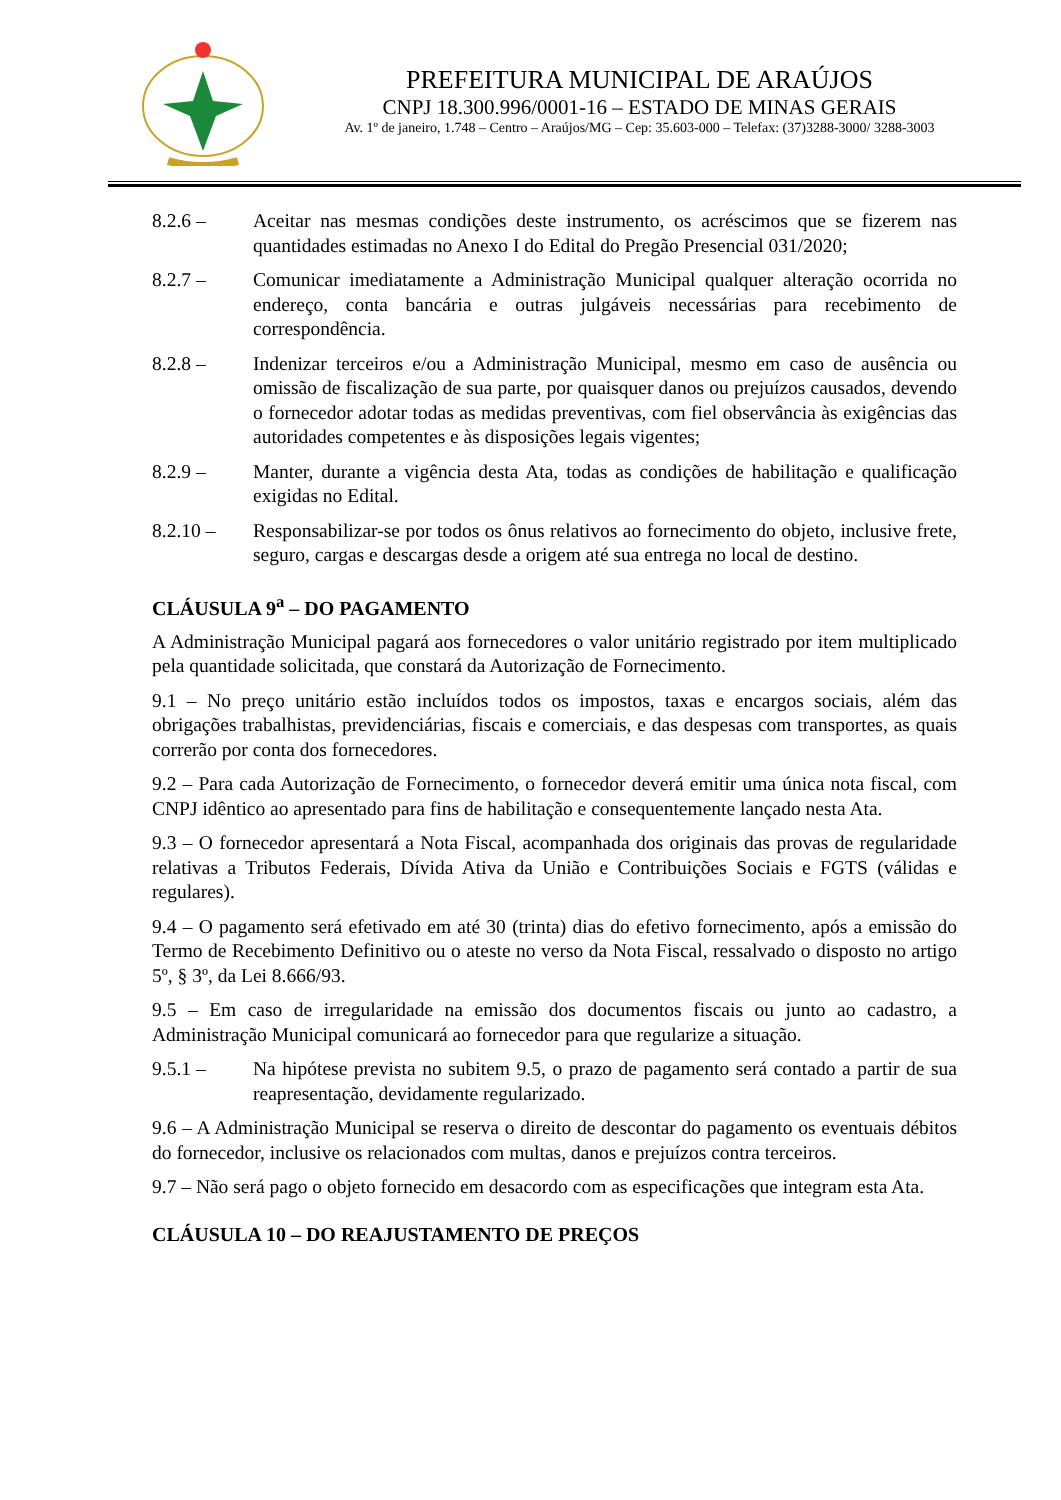PREFEITURA MUNICIPAL DE ARAÚJOS
CNPJ 18.300.996/0001-16 – ESTADO DE MINAS GERAIS
Av. 1º de janeiro, 1.748 – Centro – Araújos/MG – Cep: 35.603-000 – Telefax: (37)3288-3000/ 3288-3003
8.2.6 – Aceitar nas mesmas condições deste instrumento, os acréscimos que se fizerem nas quantidades estimadas no Anexo I do Edital do Pregão Presencial 031/2020;
8.2.7 – Comunicar imediatamente a Administração Municipal qualquer alteração ocorrida no endereço, conta bancária e outras julgáveis necessárias para recebimento de correspondência.
8.2.8 – Indenizar terceiros e/ou a Administração Municipal, mesmo em caso de ausência ou omissão de fiscalização de sua parte, por quaisquer danos ou prejuízos causados, devendo o fornecedor adotar todas as medidas preventivas, com fiel observância às exigências das autoridades competentes e às disposições legais vigentes;
8.2.9 – Manter, durante a vigência desta Ata, todas as condições de habilitação e qualificação exigidas no Edital.
8.2.10 – Responsabilizar-se por todos os ônus relativos ao fornecimento do objeto, inclusive frete, seguro, cargas e descargas desde a origem até sua entrega no local de destino.
CLÁUSULA 9<sup>a</sup> – DO PAGAMENTO
A Administração Municipal pagará aos fornecedores o valor unitário registrado por item multiplicado pela quantidade solicitada, que constará da Autorização de Fornecimento.
9.1 – No preço unitário estão incluídos todos os impostos, taxas e encargos sociais, além das obrigações trabalhistas, previdenciárias, fiscais e comerciais, e das despesas com transportes, as quais correrão por conta dos fornecedores.
9.2 – Para cada Autorização de Fornecimento, o fornecedor deverá emitir uma única nota fiscal, com CNPJ idêntico ao apresentado para fins de habilitação e consequentemente lançado nesta Ata.
9.3 – O fornecedor apresentará a Nota Fiscal, acompanhada dos originais das provas de regularidade relativas a Tributos Federais, Dívida Ativa da União e Contribuições Sociais e FGTS (válidas e regulares).
9.4 – O pagamento será efetivado em até 30 (trinta) dias do efetivo fornecimento, após a emissão do Termo de Recebimento Definitivo ou o ateste no verso da Nota Fiscal, ressalvado o disposto no artigo 5º, § 3º, da Lei 8.666/93.
9.5 – Em caso de irregularidade na emissão dos documentos fiscais ou junto ao cadastro, a Administração Municipal comunicará ao fornecedor para que regularize a situação.
9.5.1 – Na hipótese prevista no subitem 9.5, o prazo de pagamento será contado a partir de sua reapresentação, devidamente regularizado.
9.6 – A Administração Municipal se reserva o direito de descontar do pagamento os eventuais débitos do fornecedor, inclusive os relacionados com multas, danos e prejuízos contra terceiros.
9.7 – Não será pago o objeto fornecido em desacordo com as especificações que integram esta Ata.
CLÁUSULA 10 – DO REAJUSTAMENTO DE PREÇOS